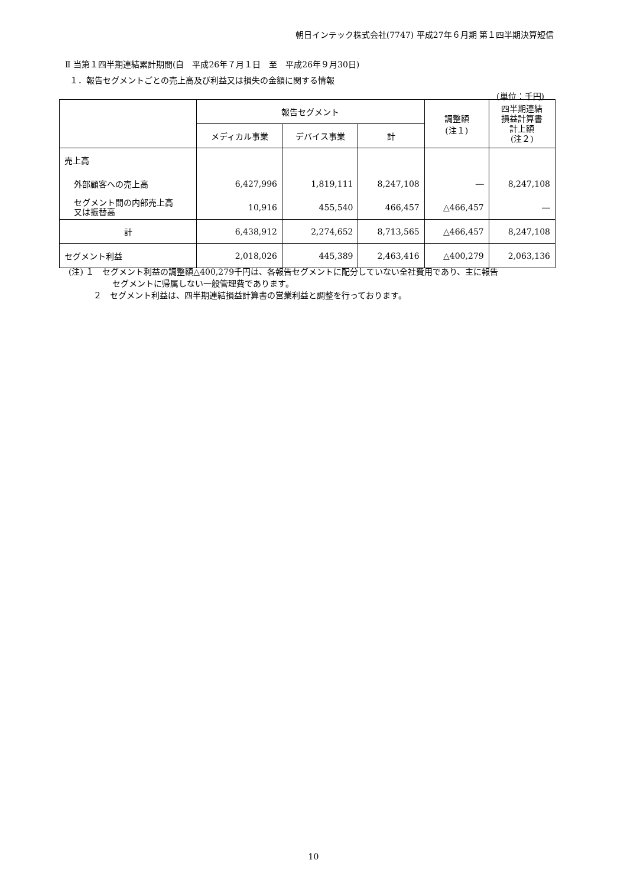朝日インテック株式会社(7747) 平成27年６月期 第１四半期決算短信
Ⅱ 当第１四半期連結累計期間(自　平成26年７月１日　至　平成26年９月30日)
１．報告セグメントごとの売上高及び利益又は損失の金額に関する情報
(単位：千円)
| | 報告セグメント | | | 調整額 (注１) | 四半期連結 損益計算書 計上額 (注２) |
| --- | --- | --- | --- | --- | --- |
| | メディカル事業 | デバイス事業 | 計 | | |
| 売上高 | | | | | |
| 外部顧客への売上高 | 6,427,996 | 1,819,111 | 8,247,108 | ― | 8,247,108 |
| セグメント間の内部売上高 又は振替高 | 10,916 | 455,540 | 466,457 | △466,457 | ― |
| 計 | 6,438,912 | 2,274,652 | 8,713,565 | △466,457 | 8,247,108 |
| セグメント利益 | 2,018,026 | 445,389 | 2,463,416 | △400,279 | 2,063,136 |
(注) １　セグメント利益の調整額△400,279千円は、各報告セグメントに配分していない全社費用であり、主に報告
セグメントに帰属しない一般管理費であります。
２　セグメント利益は、四半期連結損益計算書の営業利益と調整を行っております。
10